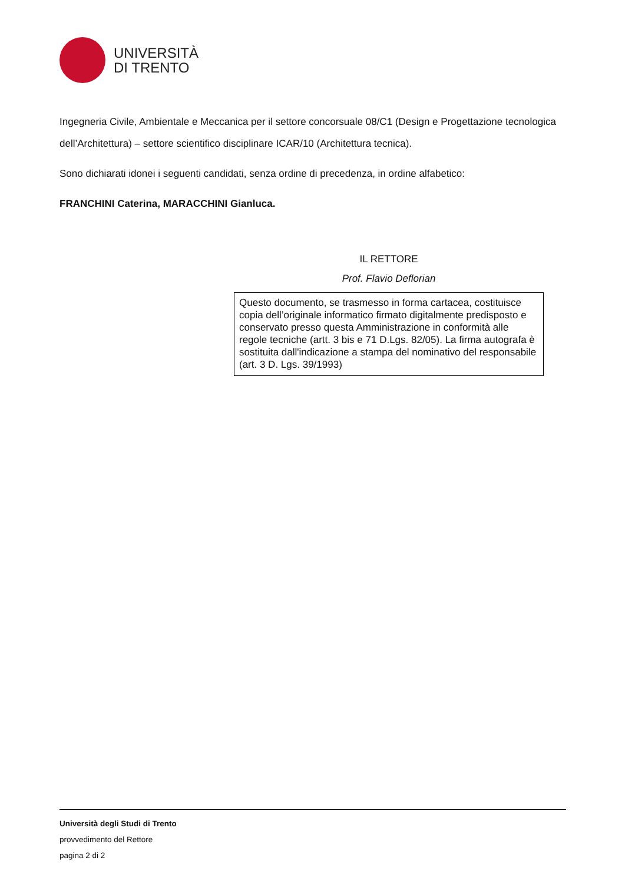UNIVERSITÀ
DI TRENTO
Ingegneria Civile, Ambientale e Meccanica per il settore concorsuale 08/C1 (Design e Progettazione tecnologica dell’Architettura) – settore scientifico disciplinare ICAR/10 (Architettura tecnica).
Sono dichiarati idonei i seguenti candidati, senza ordine di precedenza, in ordine alfabetico:
FRANCHINI Caterina, MARACCHINI Gianluca.
IL RETTORE
Prof. Flavio Deflorian
Questo documento, se trasmesso in forma cartacea, costituisce copia dell’originale informatico firmato digitalmente predisposto e conservato presso questa Amministrazione in conformità alle regole tecniche (artt. 3 bis e 71 D.Lgs. 82/05). La firma autografa è sostituita dall'indicazione a stampa del nominativo del responsabile (art. 3 D. Lgs. 39/1993)
Università degli Studi di Trento
provvedimento del Rettore
pagina 2 di 2